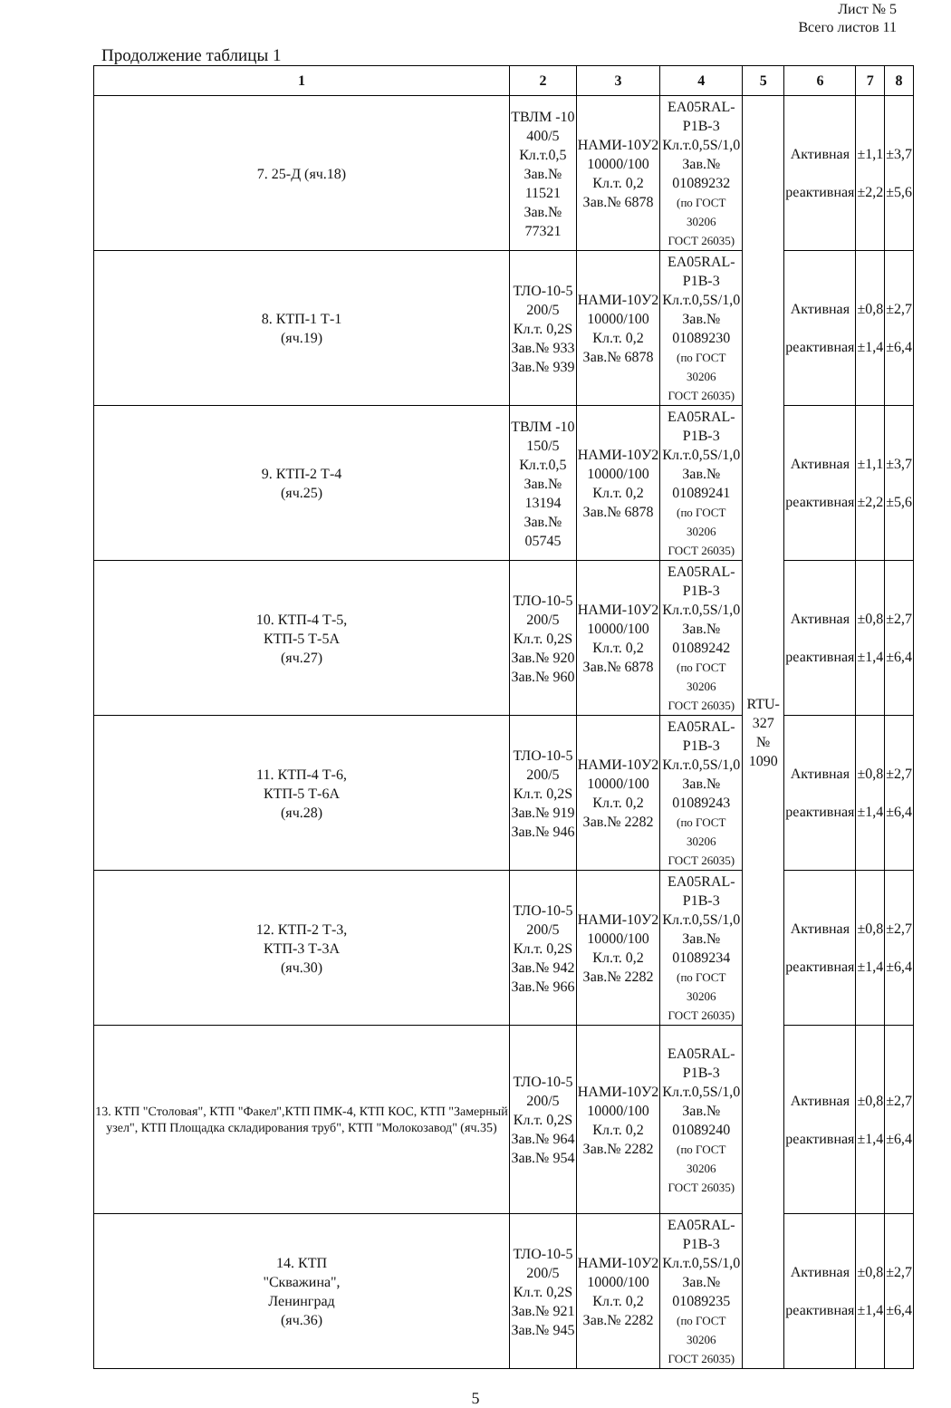Лист № 5
Всего листов 11
Продолжение таблицы 1
| 1 | 2 | 3 | 4 | 5 | 6 | 7 | 8 |
| --- | --- | --- | --- | --- | --- | --- | --- |
| 7. 25-Д (яч.18) | ТВЛМ -10 400/5 Кл.т.0,5 Зав.№ 11521 Зав.№ 77321 | НАМИ-10У2 10000/100 Кл.т. 0,2 Зав.№ 6878 | EA05RAL- P1B-3 Кл.т.0,5S/1,0 Зав.№ 01089232 (по ГОСТ 30206 ГОСТ 26035) | RTU- 327 № 1090 | Активная реактивная | ±1,1 ±2,2 | ±3,7 ±5,6 |
| 8. КТП-1 Т-1 (яч.19) | ТЛО-10-5 200/5 Кл.т. 0,2S Зав.№ 933 Зав.№ 939 | НАМИ-10У2 10000/100 Кл.т. 0,2 Зав.№ 6878 | EA05RAL- P1B-3 Кл.т.0,5S/1,0 Зав.№ 01089230 (по ГОСТ 30206 ГОСТ 26035) | | Активная реактивная | ±0,8 ±1,4 | ±2,7 ±6,4 |
| 9. КТП-2 Т-4 (яч.25) | ТВЛМ -10 150/5 Кл.т.0,5 Зав.№ 13194 Зав.№ 05745 | НАМИ-10У2 10000/100 Кл.т. 0,2 Зав.№ 6878 | EA05RAL- P1B-3 Кл.т.0,5S/1,0 Зав.№ 01089241 (по ГОСТ 30206 ГОСТ 26035) | | Активная реактивная | ±1,1 ±2,2 | ±3,7 ±5,6 |
| 10. КТП-4 Т-5, КТП-5 Т-5А (яч.27) | ТЛО-10-5 200/5 Кл.т. 0,2S Зав.№ 920 Зав.№ 960 | НАМИ-10У2 10000/100 Кл.т. 0,2 Зав.№ 6878 | EA05RAL- P1B-3 Кл.т.0,5S/1,0 Зав.№ 01089242 (по ГОСТ 30206 ГОСТ 26035) | | Активная реактивная | ±0,8 ±1,4 | ±2,7 ±6,4 |
| 11. КТП-4 Т-6, КТП-5 Т-6А (яч.28) | ТЛО-10-5 200/5 Кл.т. 0,2S Зав.№ 919 Зав.№ 946 | НАМИ-10У2 10000/100 Кл.т. 0,2 Зав.№ 2282 | EA05RAL- P1B-3 Кл.т.0,5S/1,0 Зав.№ 01089243 (по ГОСТ 30206 ГОСТ 26035) | | Активная реактивная | ±0,8 ±1,4 | ±2,7 ±6,4 |
| 12. КТП-2 Т-3, КТП-3 Т-3А (яч.30) | ТЛО-10-5 200/5 Кл.т. 0,2S Зав.№ 942 Зав.№ 966 | НАМИ-10У2 10000/100 Кл.т. 0,2 Зав.№ 2282 | EA05RAL- P1B-3 Кл.т.0,5S/1,0 Зав.№ 01089234 (по ГОСТ 30206 ГОСТ 26035) | | Активная реактивная | ±0,8 ±1,4 | ±2,7 ±6,4 |
| 13. КТП "Столовая", КТП "Факел",КТП ПМК-4, КТП КОС, КТП "Замерный узел", КТП Площадка складирования труб", КТП "Молокозавод" (яч.35) | ТЛО-10-5 200/5 Кл.т. 0,2S Зав.№ 964 Зав.№ 954 | НАМИ-10У2 10000/100 Кл.т. 0,2 Зав.№ 2282 | EA05RAL- P1B-3 Кл.т.0,5S/1,0 Зав.№ 01089240 (по ГОСТ 30206 ГОСТ 26035) | | Активная реактивная | ±0,8 ±1,4 | ±2,7 ±6,4 |
| 14. КТП "Скважина", Ленинград (яч.36) | ТЛО-10-5 200/5 Кл.т. 0,2S Зав.№ 921 Зав.№ 945 | НАМИ-10У2 10000/100 Кл.т. 0,2 Зав.№ 2282 | EA05RAL- P1B-3 Кл.т.0,5S/1,0 Зав.№ 01089235 (по ГОСТ 30206 ГОСТ 26035) | | Активная реактивная | ±0,8 ±1,4 | ±2,7 ±6,4 |
5